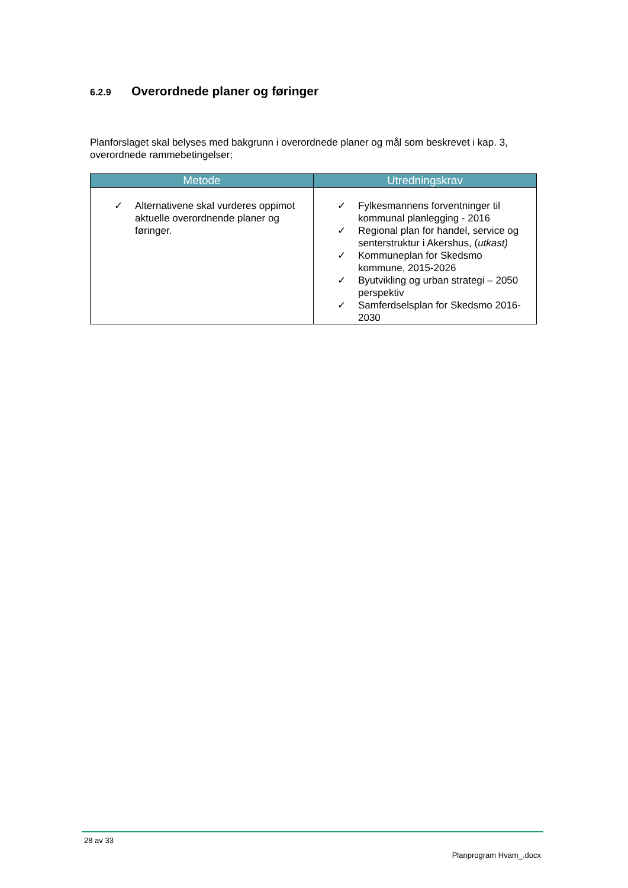6.2.9 Overordnede planer og føringer
Planforslaget skal belyses med bakgrunn i overordnede planer og mål som beskrevet i kap. 3, overordnede rammebetingelser;
| Metode | Utredningskrav |
| --- | --- |
| ✓ Alternativene skal vurderes oppimot aktuelle overordnende planer og føringer. | ✓ Fylkesmannens forventninger til kommunal planlegging - 2016 ✓ Regional plan for handel, service og senterstruktur i Akershus, ( utkast) ✓ Kommuneplan for Skedsmo kommune, 2015-2026 ✓ Byutvikling og urban strategi – 2050 perspektiv ✓ Samferdselsplan for Skedsmo 2016-2030 |
28 av 33
Planprogram Hvam_.docx